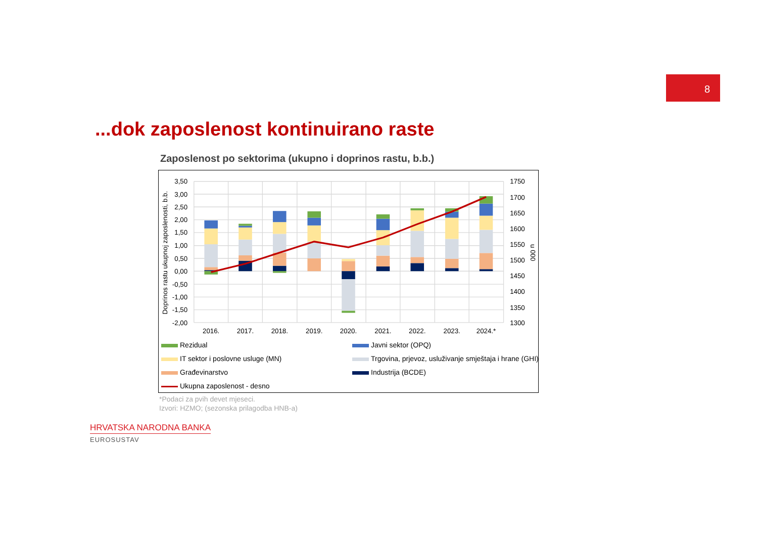8
...dok zaposlenost kontinuirano raste
Zaposlenost po sektorima (ukupno i doprinos rastu, b.b.)
3,50
3,00
2,50
2,00
1,50
1,00
0,50
0,00
-0,50
-1,00
-1,50
-2,00
1750
1700
1650
1600
1550
1500
1450
1400
1350
1300
2016.
2017.
2018.
2019.
2020.
2021.
2022.
2023.
2024.*
Doprinos rastu ukupnoj zaposlenosti, b.b.
u 000
Rezidual
Javni sektor (OPQ)
IT sektor i poslovne usluge (MN)
Trgovina, prjevoz, usluživanje smještaja i hrane (GHI)
Građevinarstvo
Industrija (BCDE)
Ukupna zaposlenost - desno
*Podaci za pvih devet mjeseci.
Izvori: HZMO; (sezonska prilagodba HNB-a)
HRVATSKA NARODNA BANKA
EUROSUSTAV